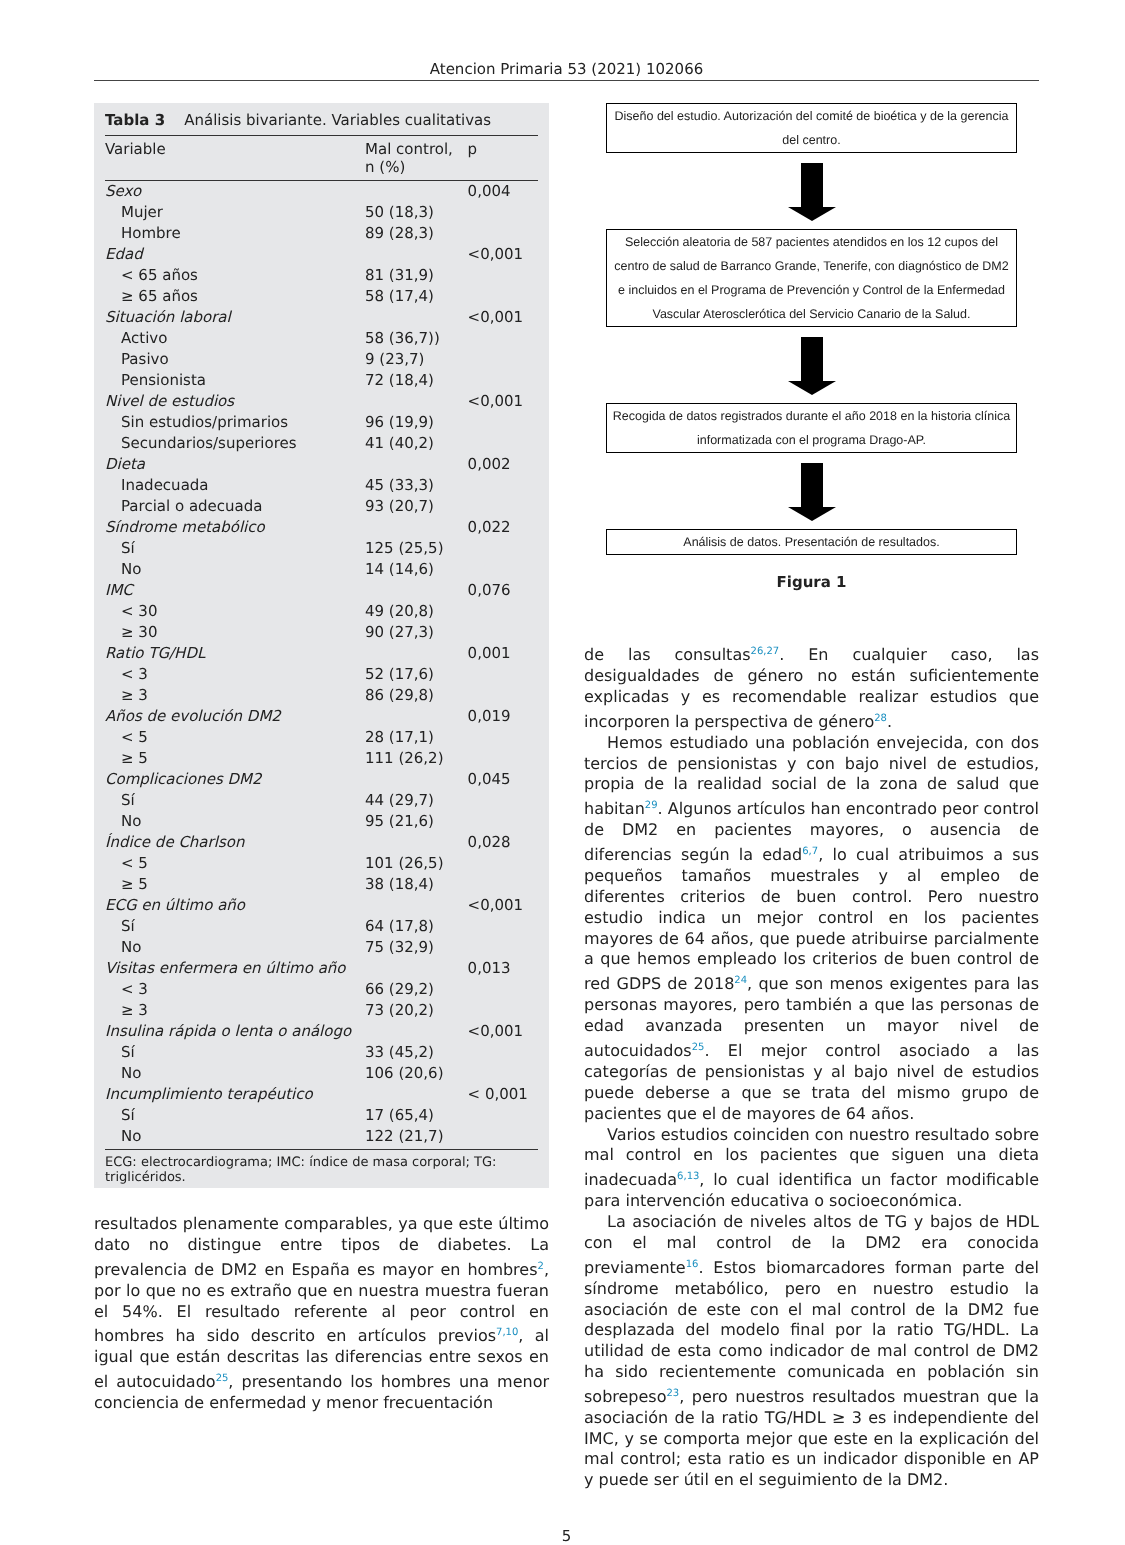Atencion Primaria 53 (2021) 102066
Tabla 3 Análisis bivariante. Variables cualitativas
| Variable | Mal control, n (%) | p |
| --- | --- | --- |
| Sexo | | 0,004 |
| Mujer | 50 (18,3) | |
| Hombre | 89 (28,3) | |
| Edad | | <0,001 |
| < 65 años | 81 (31,9) | |
| ≥ 65 años | 58 (17,4) | |
| Situación laboral | | <0,001 |
| Activo | 58 (36,7)) | |
| Pasivo | 9 (23,7) | |
| Pensionista | 72 (18,4) | |
| Nivel de estudios | | <0,001 |
| Sin estudios/primarios | 96 (19,9) | |
| Secundarios/superiores | 41 (40,2) | |
| Dieta | | 0,002 |
| Inadecuada | 45 (33,3) | |
| Parcial o adecuada | 93 (20,7) | |
| Síndrome metabólico | | 0,022 |
| Sí | 125 (25,5) | |
| No | 14 (14,6) | |
| IMC | | 0,076 |
| < 30 | 49 (20,8) | |
| ≥ 30 | 90 (27,3) | |
| Ratio TG/HDL | | 0,001 |
| < 3 | 52 (17,6) | |
| ≥ 3 | 86 (29,8) | |
| Años de evolución DM2 | | 0,019 |
| < 5 | 28 (17,1) | |
| ≥ 5 | 111 (26,2) | |
| Complicaciones DM2 | | 0,045 |
| Sí | 44 (29,7) | |
| No | 95 (21,6) | |
| Índice de Charlson | | 0,028 |
| < 5 | 101 (26,5) | |
| ≥ 5 | 38 (18,4) | |
| ECG en último año | | <0,001 |
| Sí | 64 (17,8) | |
| No | 75 (32,9) | |
| Visitas enfermera en último año | | 0,013 |
| < 3 | 66 (29,2) | |
| ≥ 3 | 73 (20,2) | |
| Insulina rápida o lenta o análogo | | <0,001 |
| Sí | 33 (45,2) | |
| No | 106 (20,6) | |
| Incumplimiento terapéutico | | < 0,001 |
| Sí | 17 (65,4) | |
| No | 122 (21,7) | |
ECG: electrocardiograma; IMC: índice de masa corporal; TG: triglicéridos.
resultados plenamente comparables, ya que este último dato no distingue entre tipos de diabetes. La prevalencia de DM2 en España es mayor en hombres<sup>2</sup>, por lo que no es extraño que en nuestra muestra fueran el 54%. El resultado referente al peor control en hombres ha sido descrito en artículos previos<sup>7,10</sup>, al igual que están descritas las diferencias entre sexos en el autocuidado<sup>25</sup>, presentando los hombres una menor conciencia de enfermedad y menor frecuentación
Diseño del estudio. Autorización del comité de bioética y de la gerencia del centro.
Selección aleatoria de 587 pacientes atendidos en los 12 cupos del centro de salud de Barranco Grande, Tenerife, con diagnóstico de DM2 e incluidos en el Programa de Prevención y Control de la Enfermedad Vascular Aterosclerótica del Servicio Canario de la Salud.
Recogida de datos registrados durante el año 2018 en la historia clínica informatizada con el programa Drago-AP.
Análisis de datos. Presentación de resultados.
Figura 1
de las consultas<sup>26,27</sup>. En cualquier caso, las desigualdades de género no están suficientemente explicadas y es recomendable realizar estudios que incorporen la perspectiva de género<sup>28</sup>.
Hemos estudiado una población envejecida, con dos tercios de pensionistas y con bajo nivel de estudios, propia de la realidad social de la zona de salud que habitan<sup>29</sup>. Algunos artículos han encontrado peor control de DM2 en pacientes mayores, o ausencia de diferencias según la edad<sup>6,7</sup>, lo cual atribuimos a sus pequeños tamaños muestrales y al empleo de diferentes criterios de buen control. Pero nuestro estudio indica un mejor control en los pacientes mayores de 64 años, que puede atribuirse parcialmente a que hemos empleado los criterios de buen control de red GDPS de 2018<sup>24</sup>, que son menos exigentes para las personas mayores, pero también a que las personas de edad avanzada presenten un mayor nivel de autocuidados<sup>25</sup>. El mejor control asociado a las categorías de pensionistas y al bajo nivel de estudios puede deberse a que se trata del mismo grupo de pacientes que el de mayores de 64 años.
Varios estudios coinciden con nuestro resultado sobre mal control en los pacientes que siguen una dieta inadecuada<sup>6,13</sup>, lo cual identifica un factor modificable para intervención educativa o socioeconómica.
La asociación de niveles altos de TG y bajos de HDL con el mal control de la DM2 era conocida previamente<sup>16</sup>. Estos biomarcadores forman parte del síndrome metabólico, pero en nuestro estudio la asociación de este con el mal control de la DM2 fue desplazada del modelo final por la ratio TG/HDL. La utilidad de esta como indicador de mal control de DM2 ha sido recientemente comunicada en población sin sobrepeso<sup>23</sup>, pero nuestros resultados muestran que la asociación de la ratio TG/HDL ≥ 3 es independiente del IMC, y se comporta mejor que este en la explicación del mal control; esta ratio es un indicador disponible en AP y puede ser útil en el seguimiento de la DM2.
5